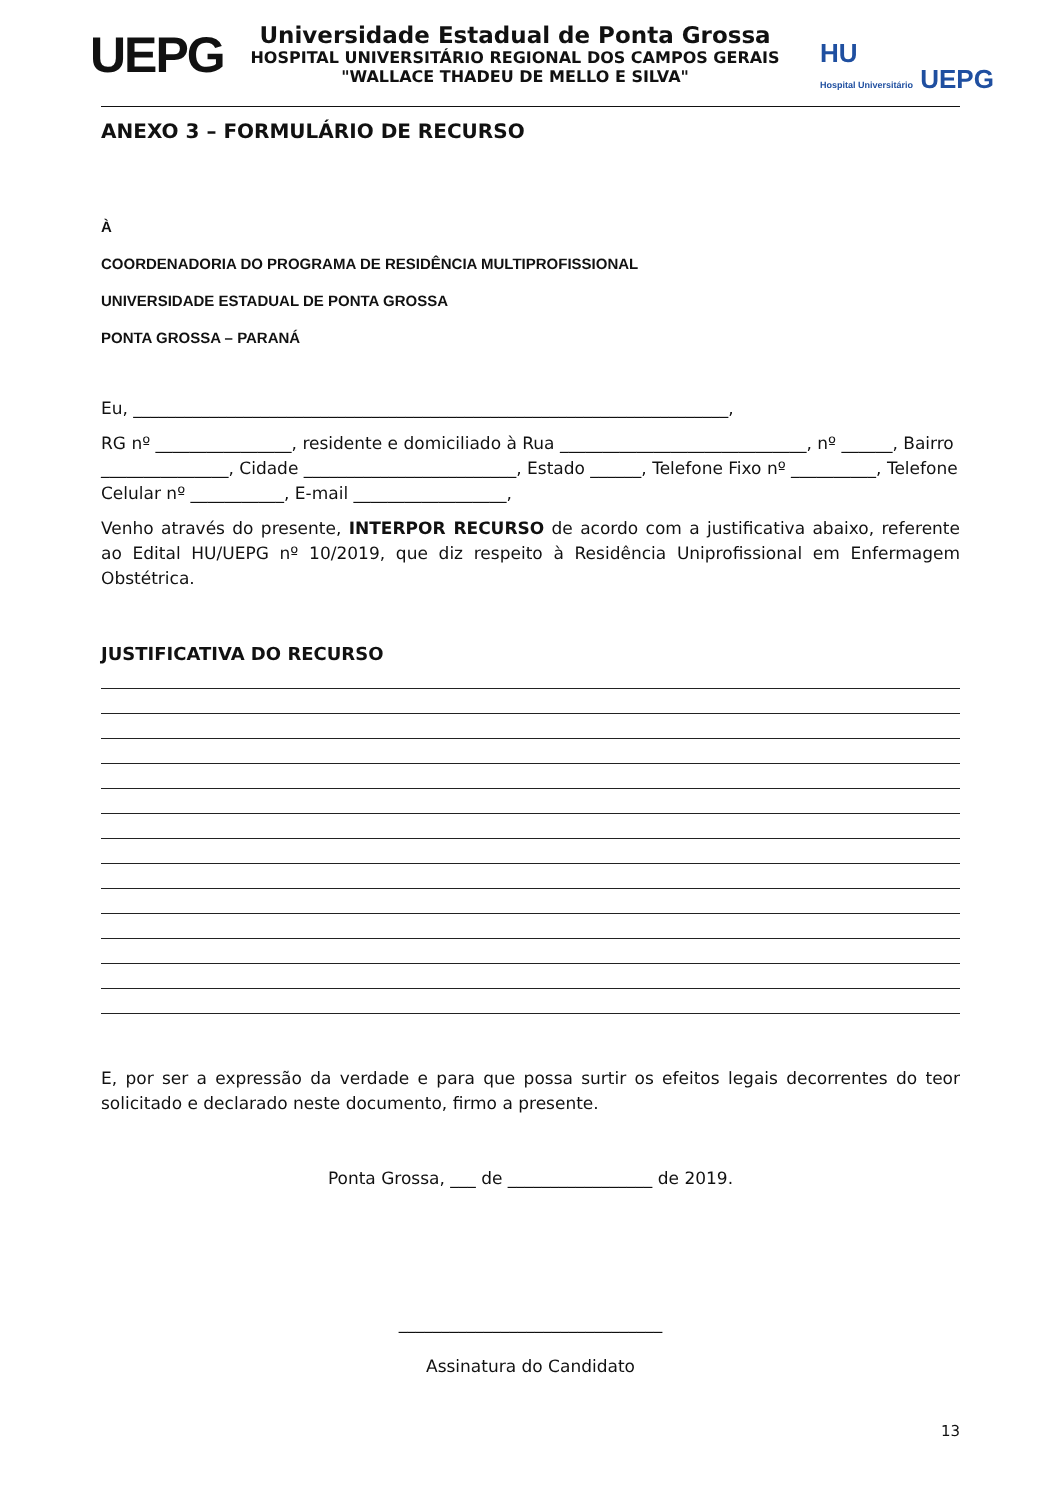UEPG
Universidade Estadual de Ponta Grossa
HOSPITAL UNIVERSITÁRIO REGIONAL DOS CAMPOS GERAIS
"WALLACE THADEU DE MELLO E SILVA"
HU
Hospital Universitário UEPG
ANEXO 3 – FORMULÁRIO DE RECURSO
À
COORDENADORIA DO PROGRAMA DE RESIDÊNCIA MULTIPROFISSIONAL
UNIVERSIDADE ESTADUAL DE PONTA GROSSA
PONTA GROSSA – PARANÁ
Eu, ______________________________________________________________________,
RG nº ________________, residente e domiciliado à Rua _____________________________, nº ______, Bairro _______________, Cidade _________________________, Estado ______, Telefone Fixo nº __________, Telefone Celular nº ___________, E-mail __________________,
Venho através do presente, INTERPOR RECURSO de acordo com a justificativa abaixo, referente ao Edital HU/UEPG nº 10/2019, que diz respeito à Residência Uniprofissional em Enfermagem Obstétrica.
JUSTIFICATIVA DO RECURSO
E, por ser a expressão da verdade e para que possa surtir os efeitos legais decorrentes do teor solicitado e declarado neste documento, firmo a presente.
Ponta Grossa, ___ de _________________ de 2019.
_______________________________
Assinatura do Candidato
13